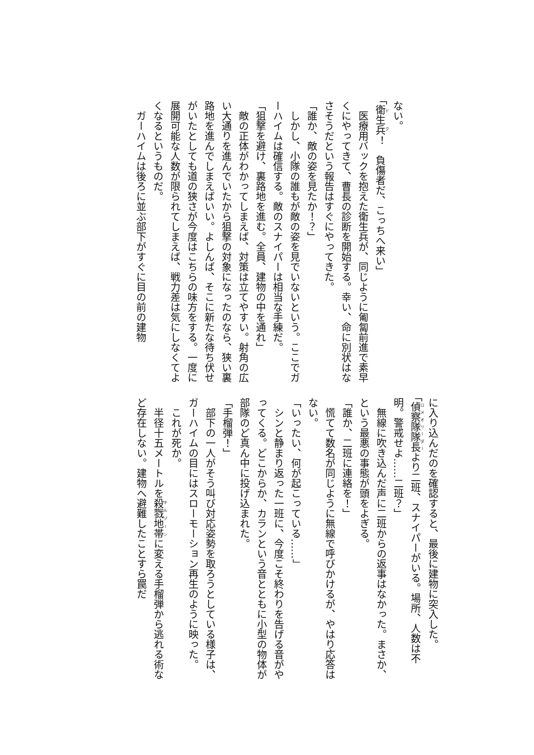ない。
「衛生兵！　負傷者だ、こっちへ来い」
　医療用バックを抱えた衛生兵が、同じように匍匐前進で素早くにやってきて、曹長の診断を開始する。幸い、命に別状はなさそうだという報告はすぐにやってきた。
「誰か、敵の姿を見たか！？」
　しかし、小隊の誰もが敵の姿を見でいないという。ここでガーハイムは確信する。敵のスナイパーは相当な手練だ。
「狙撃を避け、裏路地を進む。全員、建物の中を通れ」
　敵の正体がわかってしまえば、対策は立てやすい。射角の広い大通りを進んでいたから狙撃の対象になったのなら、狭い裏路地を進んでしまえばいい。よしんば、そこに新たな待ち伏せがいたとしても道の狭さが今度はこちらの味方をする。一度に展開可能な人数が限られてしまえば、戦力差は気にしなくてよくなるというものだ。
　ガーハイムは後ろに並ぶ部下がすぐに目の前の建物
に入り込んだのを確認すると、最後に建物に突入した。
「偵察隊隊長より二班、スナイパーがいる。場所、人数は不明。警戒せよ……二班？」
　無線に吹き込んだ声に二班からの返事はなかった。まさか、という最悪の事態が頭をよぎる。
「誰か、二班に連絡を！」
　慌てて数名が同じように無線で呼びかけるが、やはり応答はない。
「いったい、何が起こっている……」
　シンと静まり返った一班に、今度こそ終わりを告げる音がやってくる。どこからか、カランという音とともに小型の物体が部隊のど真ん中に投げ込まれた。
「手榴弾！」
　部下の一人がそう叫び対応姿勢を取ろうとしている様子は、ガーハイムの目にはスローモーション再生のように映った。
　これが死か。
　半径十五メートルを殺戮地帯に変える手榴弾から逃れる術など存在しない。建物へ避難したことすら罠だ